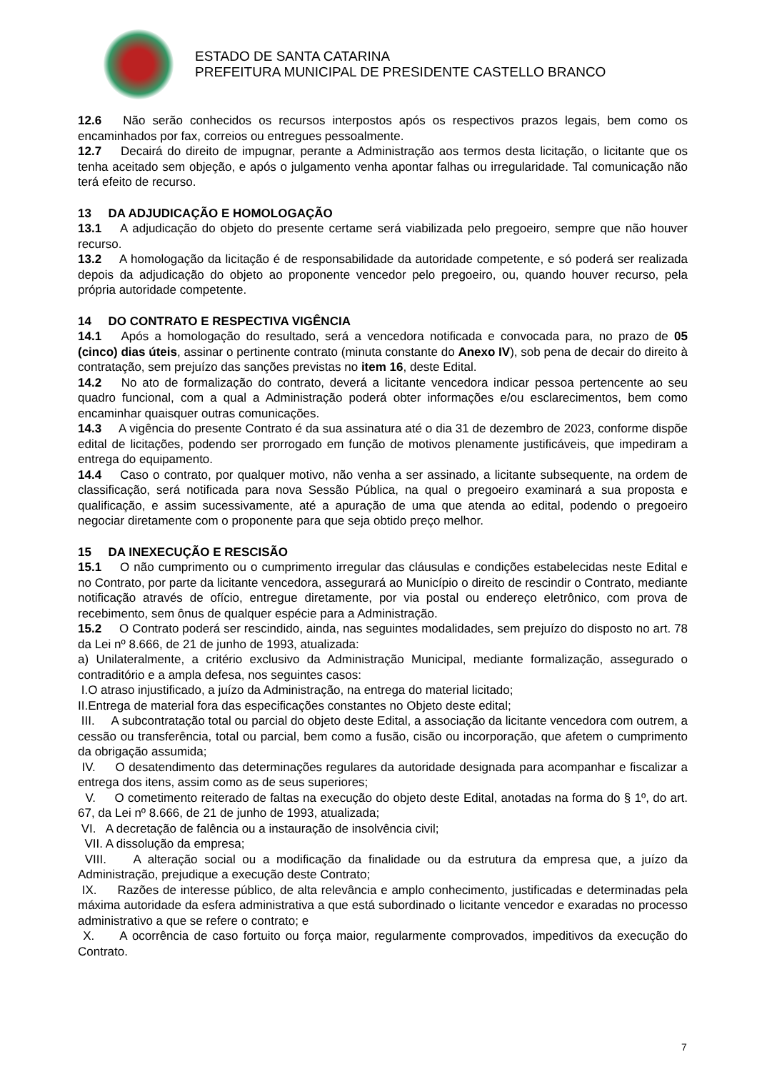ESTADO DE SANTA CATARINA
PREFEITURA MUNICIPAL DE PRESIDENTE CASTELLO BRANCO
12.6 Não serão conhecidos os recursos interpostos após os respectivos prazos legais, bem como os encaminhados por fax, correios ou entregues pessoalmente.
12.7 Decairá do direito de impugnar, perante a Administração aos termos desta licitação, o licitante que os tenha aceitado sem objeção, e após o julgamento venha apontar falhas ou irregularidade. Tal comunicação não terá efeito de recurso.
13 DA ADJUDICAÇÃO E HOMOLOGAÇÃO
13.1 A adjudicação do objeto do presente certame será viabilizada pelo pregoeiro, sempre que não houver recurso.
13.2 A homologação da licitação é de responsabilidade da autoridade competente, e só poderá ser realizada depois da adjudicação do objeto ao proponente vencedor pelo pregoeiro, ou, quando houver recurso, pela própria autoridade competente.
14 DO CONTRATO E RESPECTIVA VIGÊNCIA
14.1 Após a homologação do resultado, será a vencedora notificada e convocada para, no prazo de 05 (cinco) dias úteis, assinar o pertinente contrato (minuta constante do Anexo IV), sob pena de decair do direito à contratação, sem prejuízo das sanções previstas no item 16, deste Edital.
14.2 No ato de formalização do contrato, deverá a licitante vencedora indicar pessoa pertencente ao seu quadro funcional, com a qual a Administração poderá obter informações e/ou esclarecimentos, bem como encaminhar quaisquer outras comunicações.
14.3 A vigência do presente Contrato é da sua assinatura até o dia 31 de dezembro de 2023, conforme dispõe edital de licitações, podendo ser prorrogado em função de motivos plenamente justificáveis, que impediram a entrega do equipamento.
14.4 Caso o contrato, por qualquer motivo, não venha a ser assinado, a licitante subsequente, na ordem de classificação, será notificada para nova Sessão Pública, na qual o pregoeiro examinará a sua proposta e qualificação, e assim sucessivamente, até a apuração de uma que atenda ao edital, podendo o pregoeiro negociar diretamente com o proponente para que seja obtido preço melhor.
15 DA INEXECUÇÃO E RESCISÃO
15.1 O não cumprimento ou o cumprimento irregular das cláusulas e condições estabelecidas neste Edital e no Contrato, por parte da licitante vencedora, assegurará ao Município o direito de rescindir o Contrato, mediante notificação através de ofício, entregue diretamente, por via postal ou endereço eletrônico, com prova de recebimento, sem ônus de qualquer espécie para a Administração.
15.2 O Contrato poderá ser rescindido, ainda, nas seguintes modalidades, sem prejuízo do disposto no art. 78 da Lei nº 8.666, de 21 de junho de 1993, atualizada:
a) Unilateralmente, a critério exclusivo da Administração Municipal, mediante formalização, assegurado o contraditório e a ampla defesa, nos seguintes casos:
I.O atraso injustificado, a juízo da Administração, na entrega do material licitado;
II.Entrega de material fora das especificações constantes no Objeto deste edital;
III. A subcontratação total ou parcial do objeto deste Edital, a associação da licitante vencedora com outrem, a cessão ou transferência, total ou parcial, bem como a fusão, cisão ou incorporação, que afetem o cumprimento da obrigação assumida;
IV. O desatendimento das determinações regulares da autoridade designada para acompanhar e fiscalizar a entrega dos itens, assim como as de seus superiores;
V. O cometimento reiterado de faltas na execução do objeto deste Edital, anotadas na forma do § 1º, do art. 67, da Lei nº 8.666, de 21 de junho de 1993, atualizada;
VI. A decretação de falência ou a instauração de insolvência civil;
VII. A dissolução da empresa;
VIII. A alteração social ou a modificação da finalidade ou da estrutura da empresa que, a juízo da Administração, prejudique a execução deste Contrato;
IX. Razões de interesse público, de alta relevância e amplo conhecimento, justificadas e determinadas pela máxima autoridade da esfera administrativa a que está subordinado o licitante vencedor e exaradas no processo administrativo a que se refere o contrato; e
X. A ocorrência de caso fortuito ou força maior, regularmente comprovados, impeditivos da execução do Contrato.
7